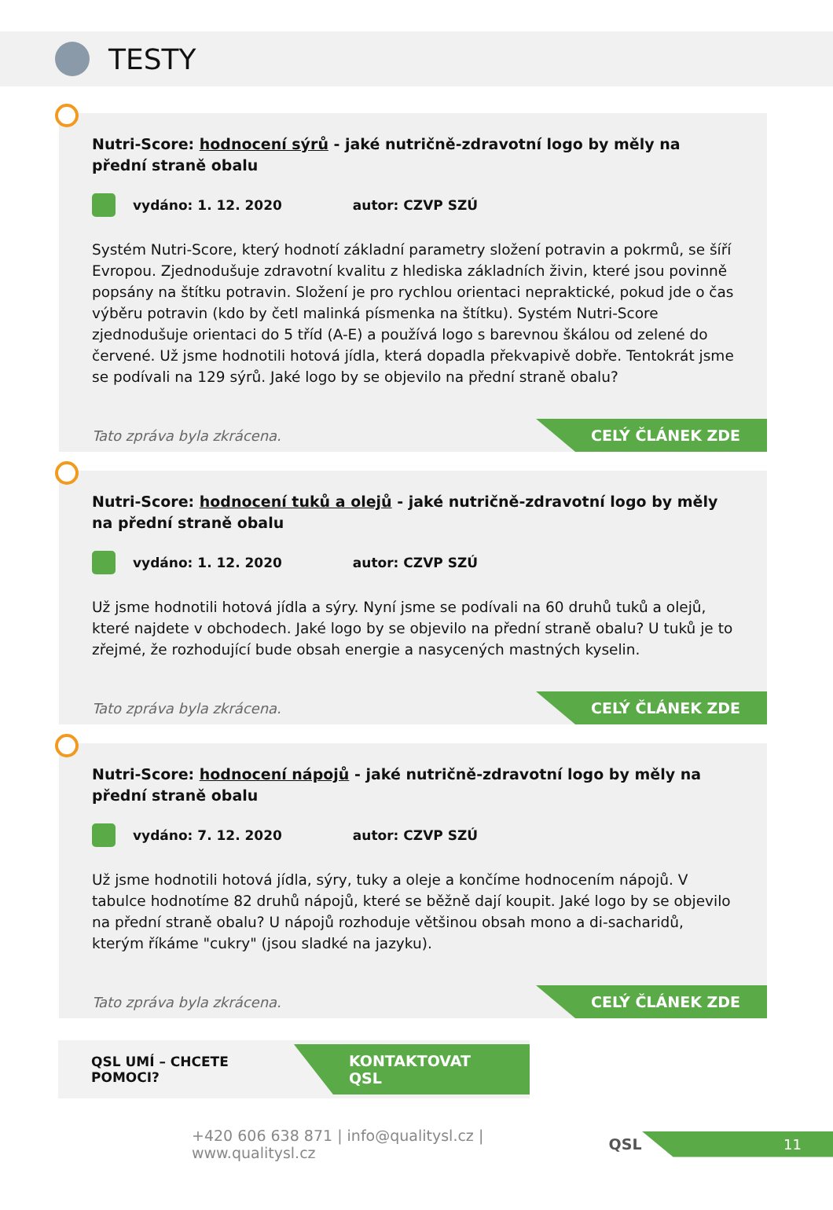TESTY
Nutri-Score: hodnocení sýrů - jaké nutričně-zdravotní logo by měly na přední straně obalu
vydáno: 1. 12. 2020 autor: CZVP SZÚ
Systém Nutri-Score, který hodnotí základní parametry složení potravin a pokrmů, se šíří Evropou. Zjednodušuje zdravotní kvalitu z hlediska základních živin, které jsou povinně popsány na štítku potravin. Složení je pro rychlou orientaci nepraktické, pokud jde o čas výběru potravin (kdo by četl malinká písmenka na štítku). Systém Nutri-Score zjednodušuje orientaci do 5 tříd (A-E) a používá logo s barevnou škálou od zelené do červené. Už jsme hodnotili hotová jídla, která dopadla překvapivě dobře. Tentokrát jsme se podívali na 129 sýrů. Jaké logo by se objevilo na přední straně obalu?
Tato zpráva byla zkrácena. CELÝ ČLÁNEK ZDE
Nutri-Score: hodnocení tuků a olejů - jaké nutričně-zdravotní logo by měly na přední straně obalu
vydáno: 1. 12. 2020 autor: CZVP SZÚ
Už jsme hodnotili hotová jídla a sýry. Nyní jsme se podívali na 60 druhů tuků a olejů, které najdete v obchodech. Jaké logo by se objevilo na přední straně obalu? U tuků je to zřejmé, že rozhodující bude obsah energie a nasycených mastných kyselin.
Tato zpráva byla zkrácena. CELÝ ČLÁNEK ZDE
Nutri-Score: hodnocení nápojů - jaké nutričně-zdravotní logo by měly na přední straně obalu
vydáno: 7. 12. 2020 autor: CZVP SZÚ
Už jsme hodnotili hotová jídla, sýry, tuky a oleje a končíme hodnocením nápojů. V tabulce hodnotíme 82 druhů nápojů, které se běžně dají koupit. Jaké logo by se objevilo na přední straně obalu? U nápojů rozhoduje většinou obsah mono a di-sacharidů, kterým říkáme "cukry" (jsou sladké na jazyku).
Tato zpráva byla zkrácena. CELÝ ČLÁNEK ZDE
QSL UMÍ – CHCETE POMOCI? KONTAKTOVAT QSL
+420 606 638 871 | info@qualitysl.cz | www.qualitysl.cz QSL 11